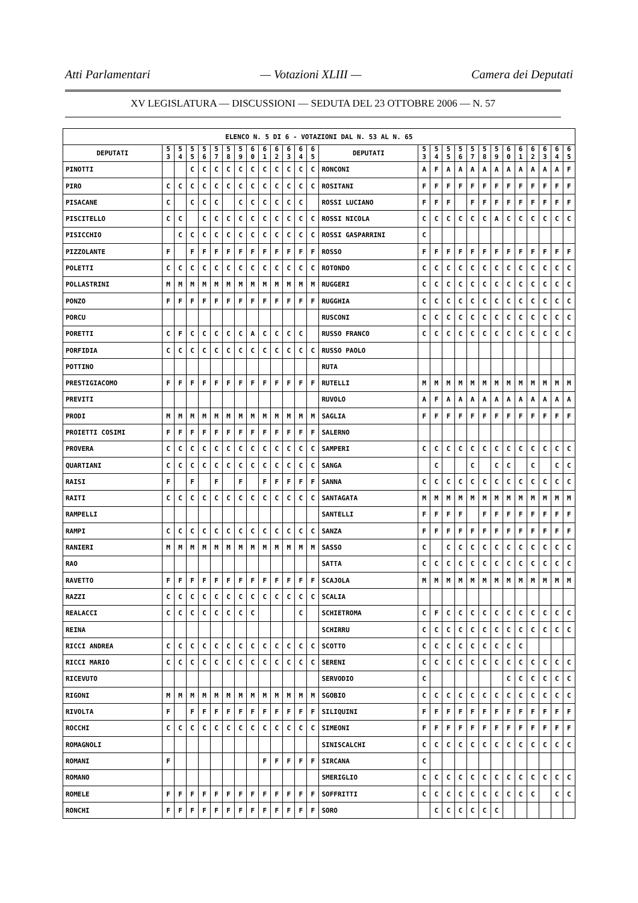Atti Parlamentari — Votazioni XLIII — Camera dei Deputati
XV LEGISLATURA — DISCUSSIONI — SEDUTA DEL 23 OTTOBRE 2006 — N. 57
| ELENCO N. 5 DI 6 - VOTAZIONI DAL N. 53 AL N. 65 | | | | | | | | | | | | | | | | | | | | | | | | | | | |
| --- | --- | --- | --- | --- | --- | --- | --- | --- | --- | --- | --- | --- | --- | --- | --- | --- | --- | --- | --- | --- | --- | --- | --- | --- | --- | --- | --- |
| DEPUTATI | 5 3 | 5 4 | 5 5 | 5 6 | 5 7 | 5 8 | 5 9 | 6 0 | 6 1 | 6 2 | 6 3 | 6 4 | 6 5 | DEPUTATI | 5 3 | 5 4 | 5 5 | 5 6 | 5 7 | 5 8 | 5 9 | 6 0 | 6 1 | 6 2 | 6 3 | 6 4 | 6 5 |
| PINOTTI | | | C | C | C | C | C | C | C | C | C | C | C | RONCONI | A | F | A | A | A | A | A | A | A | A | A | A | F |
| PIRO | C | C | C | C | C | C | C | C | C | C | C | C | C | ROSITANI | F | F | F | F | F | F | F | F | F | F | F | F | F |
| PISACANE | C | | C | C | C | | C | C | C | C | C | C | | ROSSI LUCIANO | F | F | F | | F | F | F | F | F | F | F | F | F |
| PISCITELLO | C | C | | C | C | C | C | C | C | C | C | C | C | ROSSI NICOLA | C | C | C | C | C | C | A | C | C | C | C | C | C |
| PISICCHIO | | C | C | C | C | C | C | C | C | C | C | C | C | ROSSI GASPARRINI | C | | | | | | | | | | | | |
| PIZZOLANTE | F | | F | F | F | F | F | F | F | F | F | F | F | ROSSO | F | F | F | F | F | F | F | F | F | F | F | F | F |
| POLETTI | C | C | C | C | C | C | C | C | C | C | C | C | C | ROTONDO | C | C | C | C | C | C | C | C | C | C | C | C | C |
| POLLASTRINI | M | M | M | M | M | M | M | M | M | M | M | M | M | RUGGERI | C | C | C | C | C | C | C | C | C | C | C | C | C |
| PONZO | F | F | F | F | F | F | F | F | F | F | F | F | F | RUGGHIA | C | C | C | C | C | C | C | C | C | C | C | C | C |
| PORCU | | | | | | | | | | | | | | RUSCONI | C | C | C | C | C | C | C | C | C | C | C | C | C |
| PORETTI | C | F | C | C | C | C | C | A | C | C | C | C | | RUSSO FRANCO | C | C | C | C | C | C | C | C | C | C | C | C | C |
| PORFIDIA | C | C | C | C | C | C | C | C | C | C | C | C | C | RUSSO PAOLO | | | | | | | | | | | | | |
| POTTINO | | | | | | | | | | | | | | RUTA | | | | | | | | | | | | | |
| PRESTIGIACOMO | F | F | F | F | F | F | F | F | F | F | F | F | F | RUTELLI | M | M | M | M | M | M | M | M | M | M | M | M | M |
| PREVITI | | | | | | | | | | | | | | RUVOLO | A | F | A | A | A | A | A | A | A | A | A | A | A |
| PRODI | M | M | M | M | M | M | M | M | M | M | M | M | M | SAGLIA | F | F | F | F | F | F | F | F | F | F | F | F | F |
| PROIETTI COSIMI | F | F | F | F | F | F | F | F | F | F | F | F | F | SALERNO | | | | | | | | | | | | | |
| PROVERA | C | C | C | C | C | C | C | C | C | C | C | C | C | SAMPERI | C | C | C | C | C | C | C | C | C | C | C | C | C |
| QUARTIANI | C | C | C | C | C | C | C | C | C | C | C | C | C | SANGA | | C | | | C | | C | C | | C | | C | C |
| RAISI | F | | F | | F | | F | | F | F | F | F | F | SANNA | C | C | C | C | C | C | C | C | C | C | C | C | C |
| RAITI | C | C | C | C | C | C | C | C | C | C | C | C | C | SANTAGATA | M | M | M | M | M | M | M | M | M | M | M | M | M |
| RAMPELLI | | | | | | | | | | | | | | SANTELLI | F | F | F | F | | F | F | F | F | F | F | F | F |
| RAMPI | C | C | C | C | C | C | C | C | C | C | C | C | C | SANZA | F | F | F | F | F | F | F | F | F | F | F | F | F |
| RANIERI | M | M | M | M | M | M | M | M | M | M | M | M | M | SASSO | C | | C | C | C | C | C | C | C | C | C | C | C |
| RAO | | | | | | | | | | | | | | SATTA | C | C | C | C | C | C | C | C | C | C | C | C | C |
| RAVETTO | F | F | F | F | F | F | F | F | F | F | F | F | F | SCAJOLA | M | M | M | M | M | M | M | M | M | M | M | M | M |
| RAZZI | C | C | C | C | C | C | C | C | C | C | C | C | C | SCALIA | | | | | | | | | | | | | |
| REALACCI | C | C | C | C | C | C | C | C | | | | C | | SCHIETROMA | C | F | C | C | C | C | C | C | C | C | C | C | C |
| REINA | | | | | | | | | | | | | | SCHIRRU | C | C | C | C | C | C | C | C | C | C | C | C | C |
| RICCI ANDREA | C | C | C | C | C | C | C | C | C | C | C | C | C | SCOTTO | C | C | C | C | C | C | C | C | C | | | | |
| RICCI MARIO | C | C | C | C | C | C | C | C | C | C | C | C | C | SERENI | C | C | C | C | C | C | C | C | C | C | C | C | C |
| RICEVUTO | | | | | | | | | | | | | | SERVODIO | C | | | | | | | C | C | C | C | C | C |
| RIGONI | M | M | M | M | M | M | M | M | M | M | M | M | M | SGOBIO | C | C | C | C | C | C | C | C | C | C | C | C | C |
| RIVOLTA | F | | F | F | F | F | F | F | F | F | F | F | F | SILIQUINI | F | F | F | F | F | F | F | F | F | F | F | F | F |
| ROCCHI | C | C | C | C | C | C | C | C | C | C | C | C | C | SIMEONI | F | F | F | F | F | F | F | F | F | F | F | F | F |
| ROMAGNOLI | | | | | | | | | | | | | | SINISCALCHI | C | C | C | C | C | C | C | C | C | C | C | C | C |
| ROMANI | F | | | | | | | | F | F | F | F | F | SIRCANA | C | | | | | | | | | | | | |
| ROMANO | | | | | | | | | | | | | | SMERIGLIO | C | C | C | C | C | C | C | C | C | C | C | C | C |
| ROMELE | F | F | F | F | F | F | F | F | F | F | F | F | F | SOFFRITTI | C | C | C | C | C | C | C | C | C | C | | C | C |
| RONCHI | F | F | F | F | F | F | F | F | F | F | F | F | F | SORO | | C | C | C | C | C | C | | | | | | |